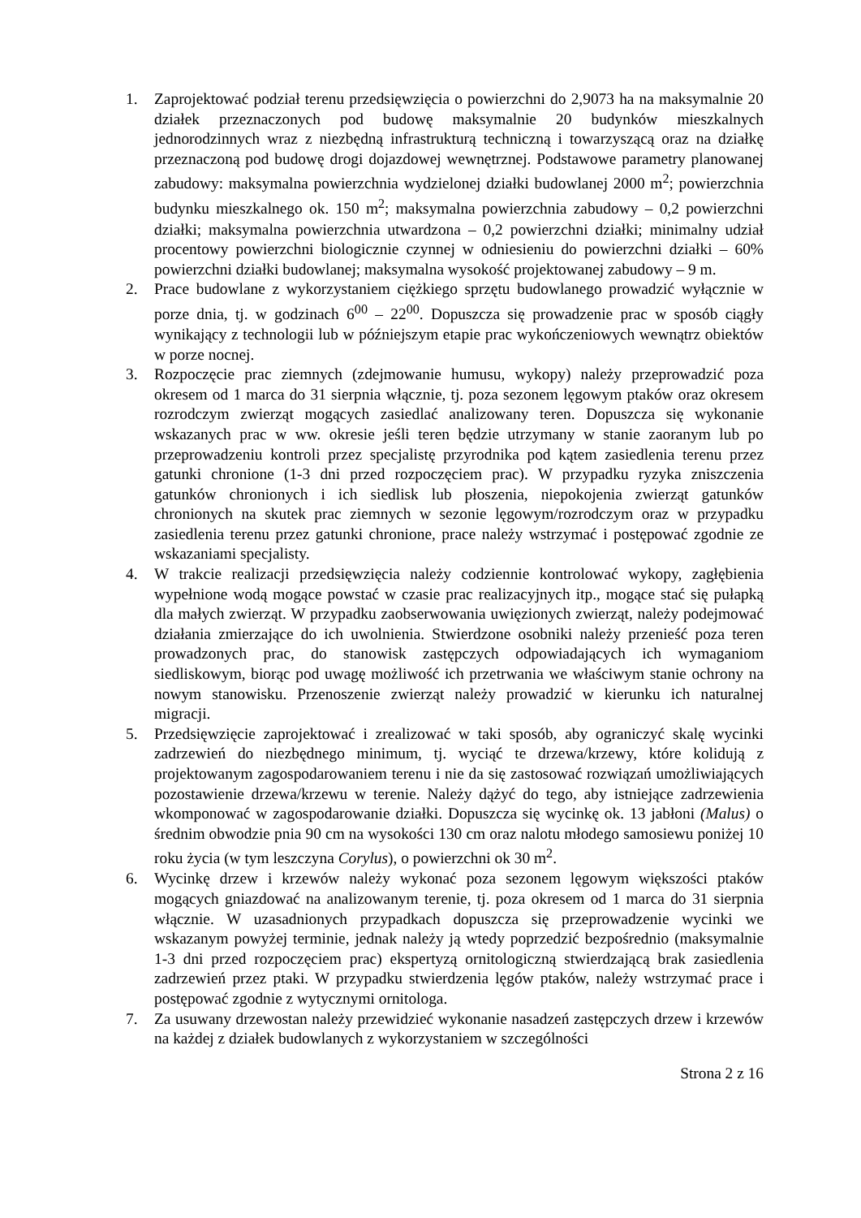1. Zaprojektować podział terenu przedsięwzięcia o powierzchni do 2,9073 ha na maksymalnie 20 działek przeznaczonych pod budowę maksymalnie 20 budynków mieszkalnych jednorodzinnych wraz z niezbędną infrastrukturą techniczną i towarzyszącą oraz na działkę przeznaczoną pod budowę drogi dojazdowej wewnętrznej. Podstawowe parametry planowanej zabudowy: maksymalna powierzchnia wydzielonej działki budowlanej 2000 m<sup>2</sup>; powierzchnia budynku mieszkalnego ok. 150 m<sup>2</sup>; maksymalna powierzchnia zabudowy – 0,2 powierzchni działki; maksymalna powierzchnia utwardzona – 0,2 powierzchni działki; minimalny udział procentowy powierzchni biologicznie czynnej w odniesieniu do powierzchni działki – 60% powierzchni działki budowlanej; maksymalna wysokość projektowanej zabudowy – 9 m.
2. Prace budowlane z wykorzystaniem ciężkiego sprzętu budowlanego prowadzić wyłącznie w porze dnia, tj. w godzinach 6<sup>00</sup> – 22<sup>00</sup>. Dopuszcza się prowadzenie prac w sposób ciągły wynikający z technologii lub w późniejszym etapie prac wykończeniowych wewnątrz obiektów w porze nocnej.
3. Rozpoczęcie prac ziemnych (zdejmowanie humusu, wykopy) należy przeprowadzić poza okresem od 1 marca do 31 sierpnia włącznie, tj. poza sezonem lęgowym ptaków oraz okresem rozrodczym zwierząt mogących zasiedlać analizowany teren. Dopuszcza się wykonanie wskazanych prac w ww. okresie jeśli teren będzie utrzymany w stanie zaoranym lub po przeprowadzeniu kontroli przez specjalistę przyrodnika pod kątem zasiedlenia terenu przez gatunki chronione (1-3 dni przed rozpoczęciem prac). W przypadku ryzyka zniszczenia gatunków chronionych i ich siedlisk lub płoszenia, niepokojenia zwierząt gatunków chronionych na skutek prac ziemnych w sezonie lęgowym/rozrodczym oraz w przypadku zasiedlenia terenu przez gatunki chronione, prace należy wstrzymać i postępować zgodnie ze wskazaniami specjalisty.
4. W trakcie realizacji przedsięwzięcia należy codziennie kontrolować wykopy, zagłębienia wypełnione wodą mogące powstać w czasie prac realizacyjnych itp., mogące stać się pułapką dla małych zwierząt. W przypadku zaobserwowania uwięzionych zwierząt, należy podejmować działania zmierzające do ich uwolnienia. Stwierdzone osobniki należy przenieść poza teren prowadzonych prac, do stanowisk zastępczych odpowiadających ich wymaganiom siedliskowym, biorąc pod uwagę możliwość ich przetrwania we właściwym stanie ochrony na nowym stanowisku. Przenoszenie zwierząt należy prowadzić w kierunku ich naturalnej migracji.
5. Przedsięwzięcie zaprojektować i zrealizować w taki sposób, aby ograniczyć skalę wycinki zadrzewień do niezbędnego minimum, tj. wyciąć te drzewa/krzewy, które kolidują z projektowanym zagospodarowaniem terenu i nie da się zastosować rozwiązań umożliwiających pozostawienie drzewa/krzewu w terenie. Należy dążyć do tego, aby istniejące zadrzewienia wkomponować w zagospodarowanie działki. Dopuszcza się wycinkę ok. 13 jabłoni (Malus) o średnim obwodzie pnia 90 cm na wysokości 130 cm oraz nalotu młodego samosiewu poniżej 10 roku życia (w tym leszczyna Corylus), o powierzchni ok 30 m<sup>2</sup>.
6. Wycinkę drzew i krzewów należy wykonać poza sezonem lęgowym większości ptaków mogących gniazdować na analizowanym terenie, tj. poza okresem od 1 marca do 31 sierpnia włącznie. W uzasadnionych przypadkach dopuszcza się przeprowadzenie wycinki we wskazanym powyżej terminie, jednak należy ją wtedy poprzedzić bezpośrednio (maksymalnie 1-3 dni przed rozpoczęciem prac) ekspertyzą ornitologiczną stwierdzającą brak zasiedlenia zadrzewień przez ptaki. W przypadku stwierdzenia lęgów ptaków, należy wstrzymać prace i postępować zgodnie z wytycznymi ornitologa.
7. Za usuwany drzewostan należy przewidzieć wykonanie nasadzeń zastępczych drzew i krzewów na każdej z działek budowlanych z wykorzystaniem w szczególności
Strona 2 z 16